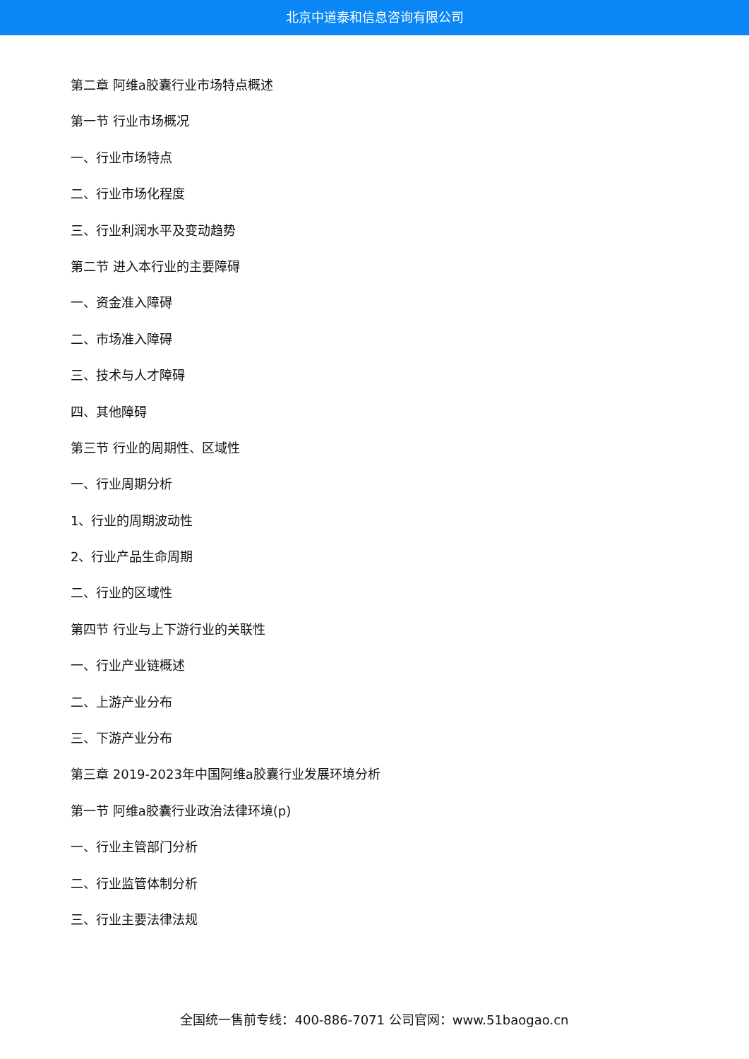北京中道泰和信息咨询有限公司
第二章 阿维a胶囊行业市场特点概述
第一节 行业市场概况
一、行业市场特点
二、行业市场化程度
三、行业利润水平及变动趋势
第二节 进入本行业的主要障碍
一、资金准入障碍
二、市场准入障碍
三、技术与人才障碍
四、其他障碍
第三节 行业的周期性、区域性
一、行业周期分析
1、行业的周期波动性
2、行业产品生命周期
二、行业的区域性
第四节 行业与上下游行业的关联性
一、行业产业链概述
二、上游产业分布
三、下游产业分布
第三章 2019-2023年中国阿维a胶囊行业发展环境分析
第一节 阿维a胶囊行业政治法律环境(p)
一、行业主管部门分析
二、行业监管体制分析
三、行业主要法律法规
全国统一售前专线：400-886-7071 公司官网：www.51baogao.cn